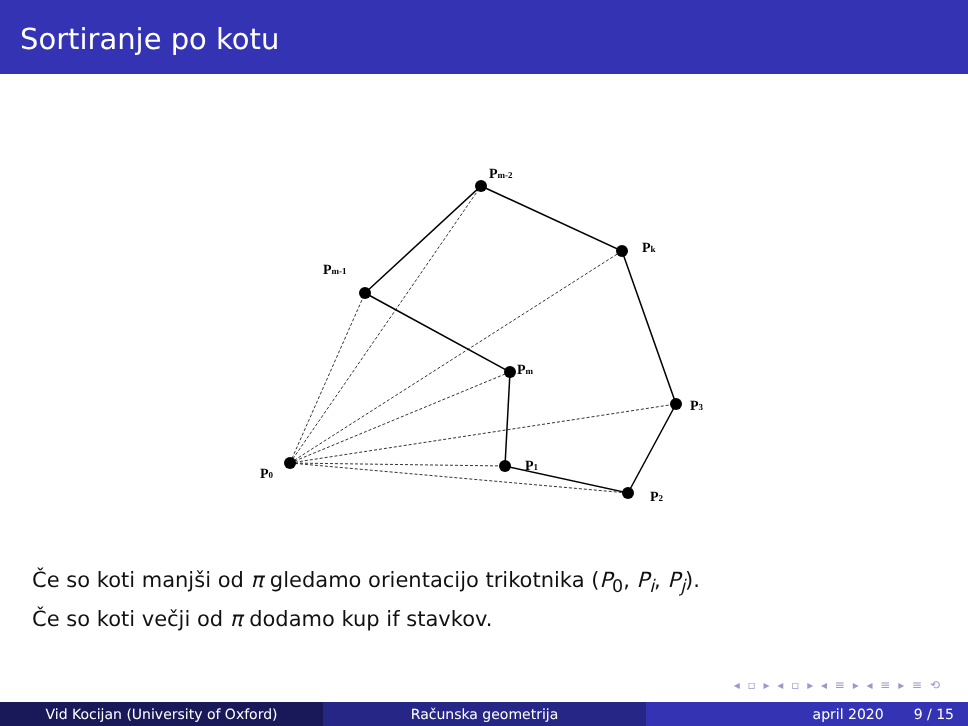Sortiranje po kotu
P0
Pm-1
Pm-2
Pk
P3
P2
P1
Pm
Če so koti manjši od π gledamo orientacijo trikotnika (P<sub>0</sub>, P<sub>i</sub>, P<sub>j</sub>).
Če so koti večji od π dodamo kup if stavkov.
◂ ▫ ▸ ◂ ▫ ▸ ◂ ≡ ▸ ◂ ≡ ▸ ≡ ⟲
Vid Kocijan (University of Oxford) Računska geometrija april 2020 9 / 15